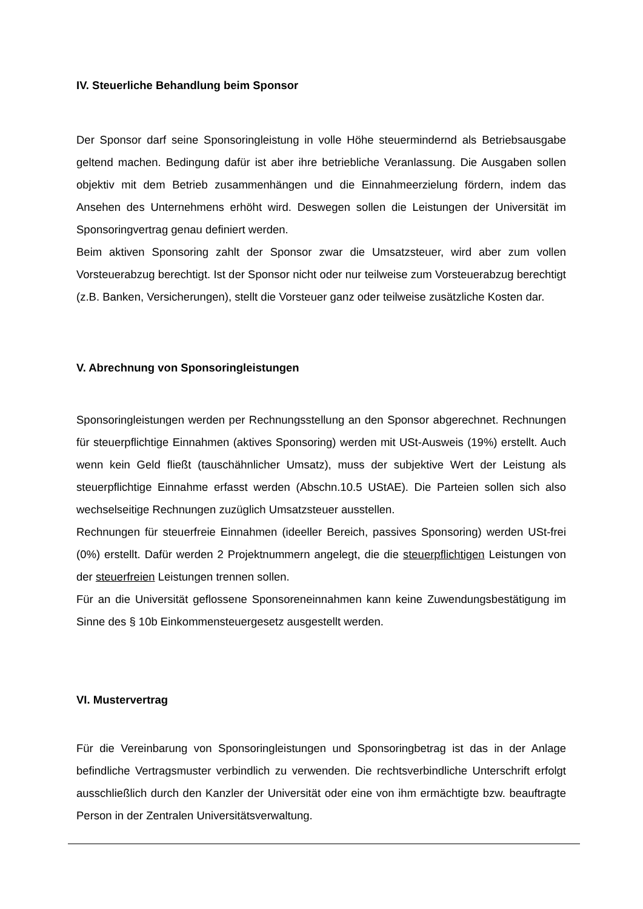IV. Steuerliche Behandlung beim Sponsor
Der Sponsor darf seine Sponsoringleistung in volle Höhe steuermindernd als Betriebsausgabe geltend machen. Bedingung dafür ist aber ihre betriebliche Veranlassung. Die Ausgaben sollen objektiv mit dem Betrieb zusammenhängen und die Einnahmeerzielung fördern, indem das Ansehen des Unternehmens erhöht wird. Deswegen sollen die Leistungen der Universität im Sponsoringvertrag genau definiert werden.
Beim aktiven Sponsoring zahlt der Sponsor zwar die Umsatzsteuer, wird aber zum vollen Vorsteuerabzug berechtigt. Ist der Sponsor nicht oder nur teilweise zum Vorsteuerabzug berechtigt (z.B. Banken, Versicherungen), stellt die Vorsteuer ganz oder teilweise zusätzliche Kosten dar.
V. Abrechnung von Sponsoringleistungen
Sponsoringleistungen werden per Rechnungsstellung an den Sponsor abgerechnet. Rechnungen für steuerpflichtige Einnahmen (aktives Sponsoring) werden mit USt-Ausweis (19%) erstellt. Auch wenn kein Geld fließt (tauschähnlicher Umsatz), muss der subjektive Wert der Leistung als steuerpflichtige Einnahme erfasst werden (Abschn.10.5 UStAE). Die Parteien sollen sich also wechselseitige Rechnungen zuzüglich Umsatzsteuer ausstellen.
Rechnungen für steuerfreie Einnahmen (ideeller Bereich, passives Sponsoring) werden USt-frei (0%) erstellt. Dafür werden 2 Projektnummern angelegt, die die steuerpflichtigen Leistungen von der steuerfreien Leistungen trennen sollen.
Für an die Universität geflossene Sponsoreneinnahmen kann keine Zuwendungsbestätigung im Sinne des § 10b Einkommensteuergesetz ausgestellt werden.
VI. Mustervertrag
Für die Vereinbarung von Sponsoringleistungen und Sponsoringbetrag ist das in der Anlage befindliche Vertragsmuster verbindlich zu verwenden. Die rechtsverbindliche Unterschrift erfolgt ausschließlich durch den Kanzler der Universität oder eine von ihm ermächtigte bzw. beauftragte Person in der Zentralen Universitätsverwaltung.